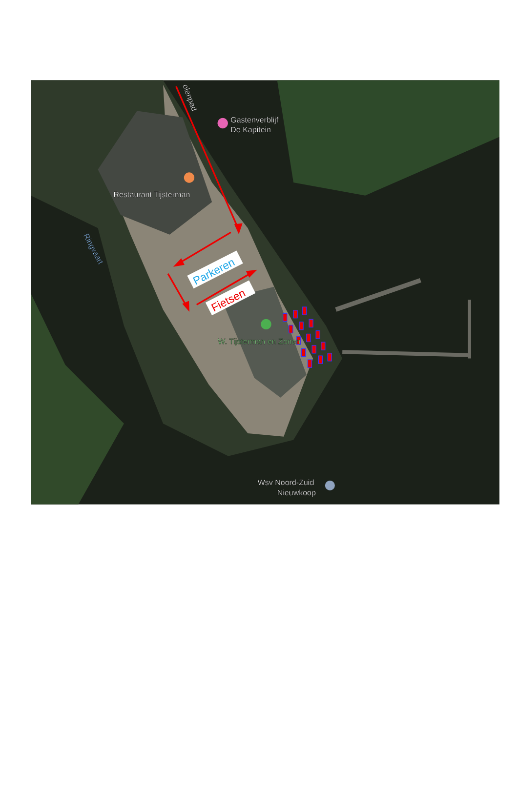olenpad
Gastenverblijf
De Kapitein
Restaurant Tijsterman
Ringvaart
W. Tijsterman en Zonen
Wsv Noord-Zuid
Nieuwkoop
Parkeren
Fietsen